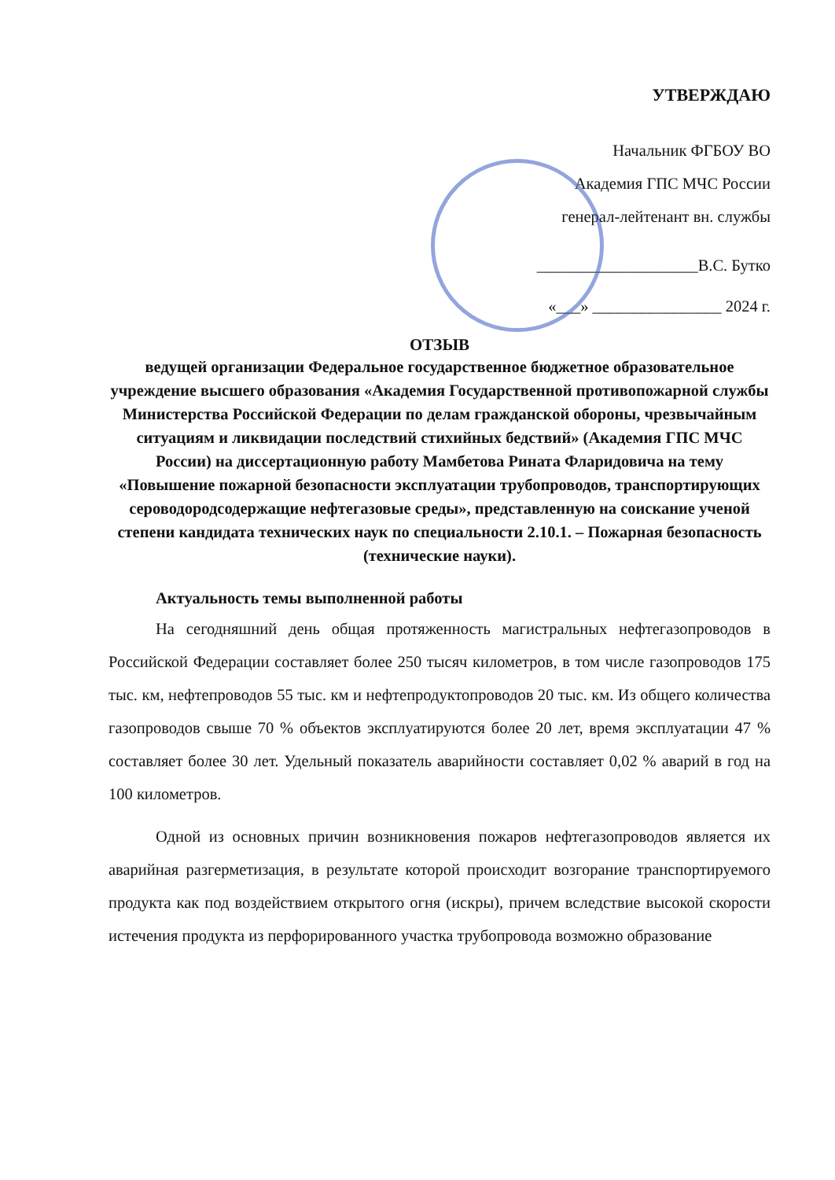УТВЕРЖДАЮ
Начальник ФГБОУ ВО
Академия ГПС МЧС России
генерал-лейтенант вн. службы
____________________В.С. Бутко
«___» ________________ 2024 г.
ОТЗЫВ
ведущей организации Федеральное государственное бюджетное образовательное учреждение высшего образования «Академия Государственной противопожарной службы Министерства Российской Федерации по делам гражданской обороны, чрезвычайным ситуациям и ликвидации последствий стихийных бедствий» (Академия ГПС МЧС России) на диссертационную работу Мамбетова Рината Фларидовича на тему «Повышение пожарной безопасности эксплуатации трубопроводов, транспортирующих сероводородсодержащие нефтегазовые среды», представленную на соискание ученой степени кандидата технических наук по специальности 2.10.1. – Пожарная безопасность (технические науки).
Актуальность темы выполненной работы
На сегодняшний день общая протяженность магистральных нефтегазопроводов в Российской Федерации составляет более 250 тысяч километров, в том числе газопроводов 175 тыс. км, нефтепроводов 55 тыс. км и нефтепродуктопроводов 20 тыс. км. Из общего количества газопроводов свыше 70 % объектов эксплуатируются более 20 лет, время эксплуатации 47 % составляет более 30 лет. Удельный показатель аварийности составляет 0,02 % аварий в год на 100 километров.
Одной из основных причин возникновения пожаров нефтегазопроводов является их аварийная разгерметизация, в результате которой происходит возгорание транспортируемого продукта как под воздействием открытого огня (искры), причем вследствие высокой скорости истечения продукта из перфорированного участка трубопровода возможно образование